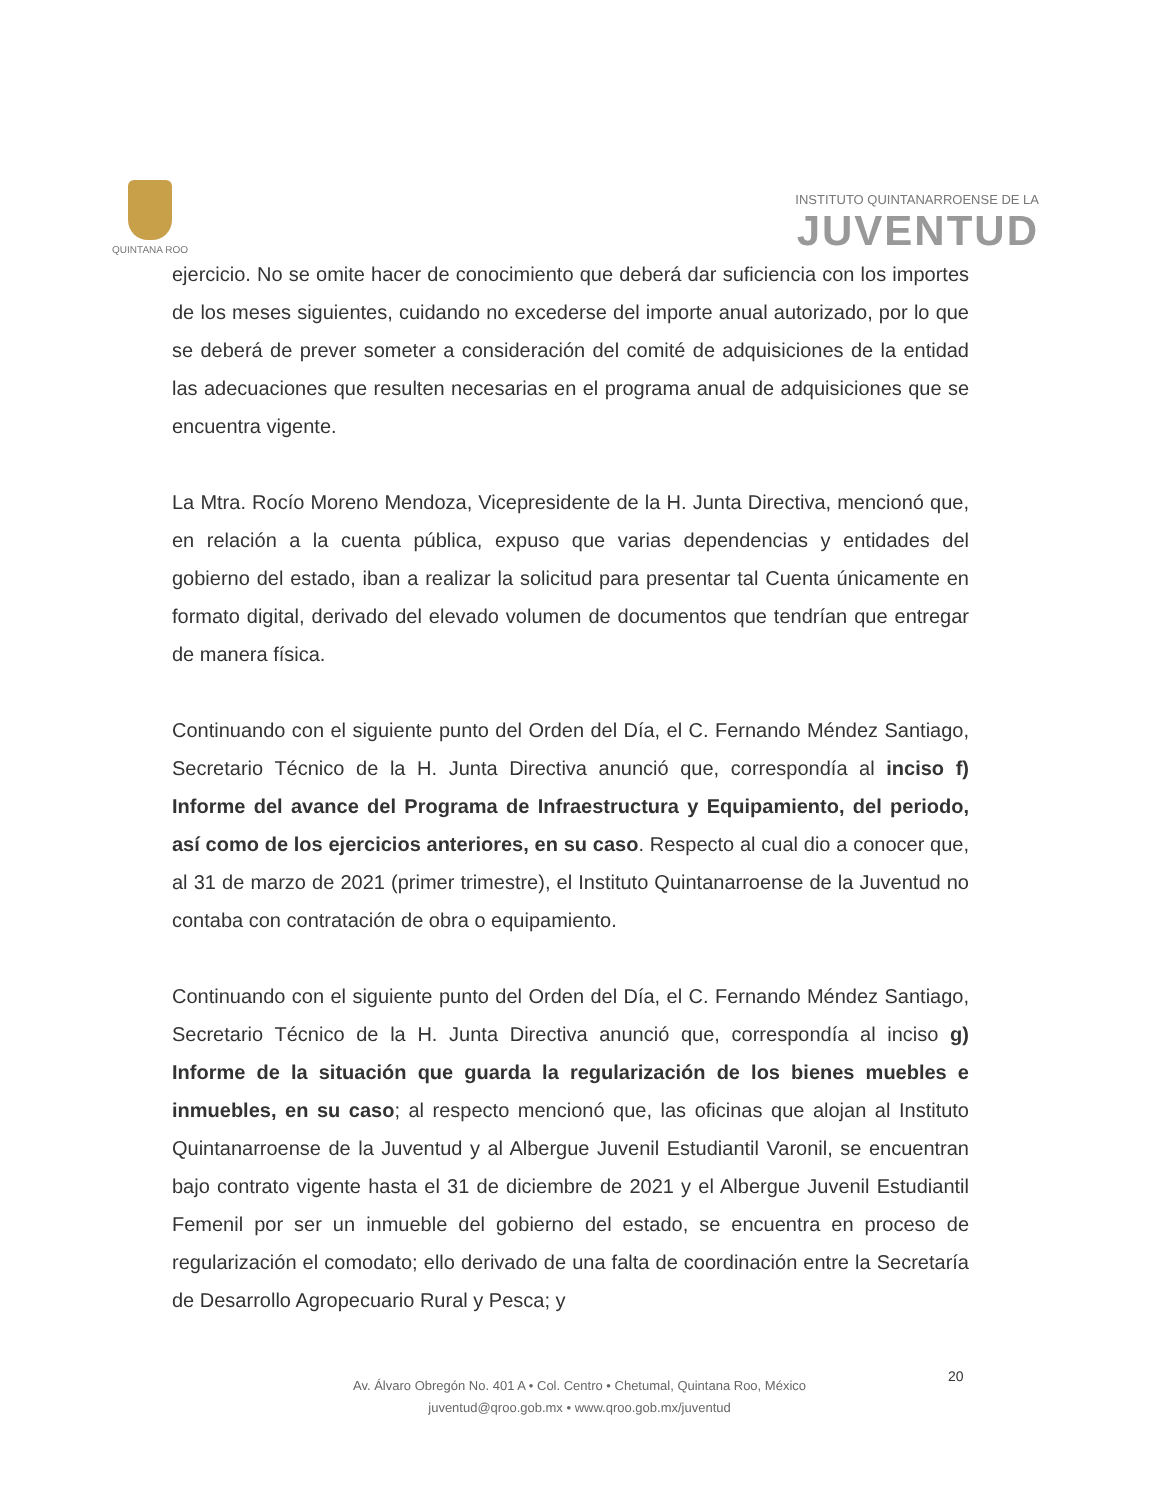QUINTANA ROO
INSTITUTO QUINTANARROENSE DE LA
JUVENTUD
ejercicio. No se omite hacer de conocimiento que deberá dar suficiencia con los importes de los meses siguientes, cuidando no excederse del importe anual autorizado, por lo que se deberá de prever someter a consideración del comité de adquisiciones de la entidad las adecuaciones que resulten necesarias en el programa anual de adquisiciones que se encuentra vigente.
La Mtra. Rocío Moreno Mendoza, Vicepresidente de la H. Junta Directiva, mencionó que, en relación a la cuenta pública, expuso que varias dependencias y entidades del gobierno del estado, iban a realizar la solicitud para presentar tal Cuenta únicamente en formato digital, derivado del elevado volumen de documentos que tendrían que entregar de manera física.
Continuando con el siguiente punto del Orden del Día, el C. Fernando Méndez Santiago, Secretario Técnico de la H. Junta Directiva anunció que, correspondía al inciso f) Informe del avance del Programa de Infraestructura y Equipamiento, del periodo, así como de los ejercicios anteriores, en su caso. Respecto al cual dio a conocer que, al 31 de marzo de 2021 (primer trimestre), el Instituto Quintanarroense de la Juventud no contaba con contratación de obra o equipamiento.
Continuando con el siguiente punto del Orden del Día, el C. Fernando Méndez Santiago, Secretario Técnico de la H. Junta Directiva anunció que, correspondía al inciso g) Informe de la situación que guarda la regularización de los bienes muebles e inmuebles, en su caso; al respecto mencionó que, las oficinas que alojan al Instituto Quintanarroense de la Juventud y al Albergue Juvenil Estudiantil Varonil, se encuentran bajo contrato vigente hasta el 31 de diciembre de 2021 y el Albergue Juvenil Estudiantil Femenil por ser un inmueble del gobierno del estado, se encuentra en proceso de regularización el comodato; ello derivado de una falta de coordinación entre la Secretaría de Desarrollo Agropecuario Rural y Pesca; y
Av. Álvaro Obregón No. 401 A • Col. Centro • Chetumal, Quintana Roo, México
juventud@qroo.gob.mx • www.qroo.gob.mx/juventud
20